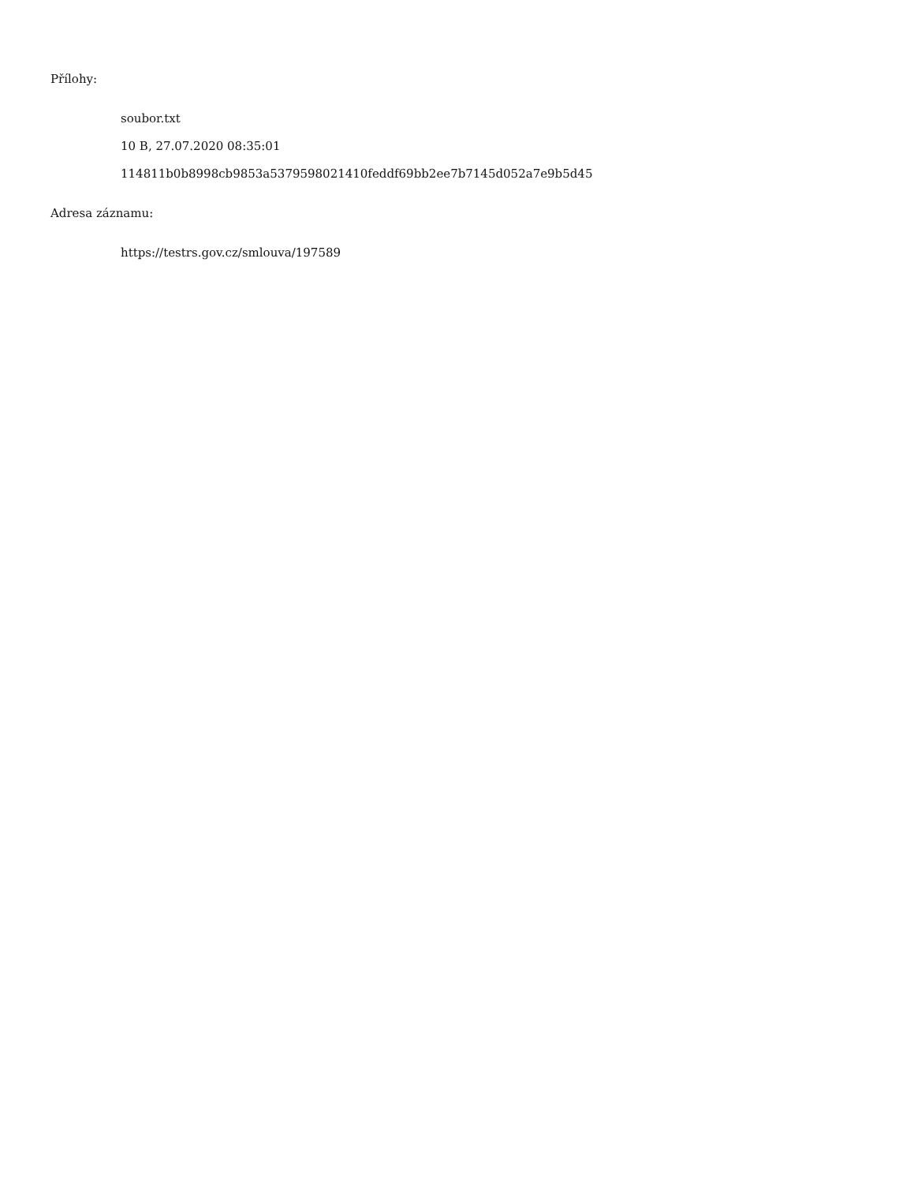Přílohy:
soubor.txt
10 B, 27.07.2020 08:35:01
114811b0b8998cb9853a5379598021410feddf69bb2ee7b7145d052a7e9b5d45
Adresa záznamu:
https://testrs.gov.cz/smlouva/197589